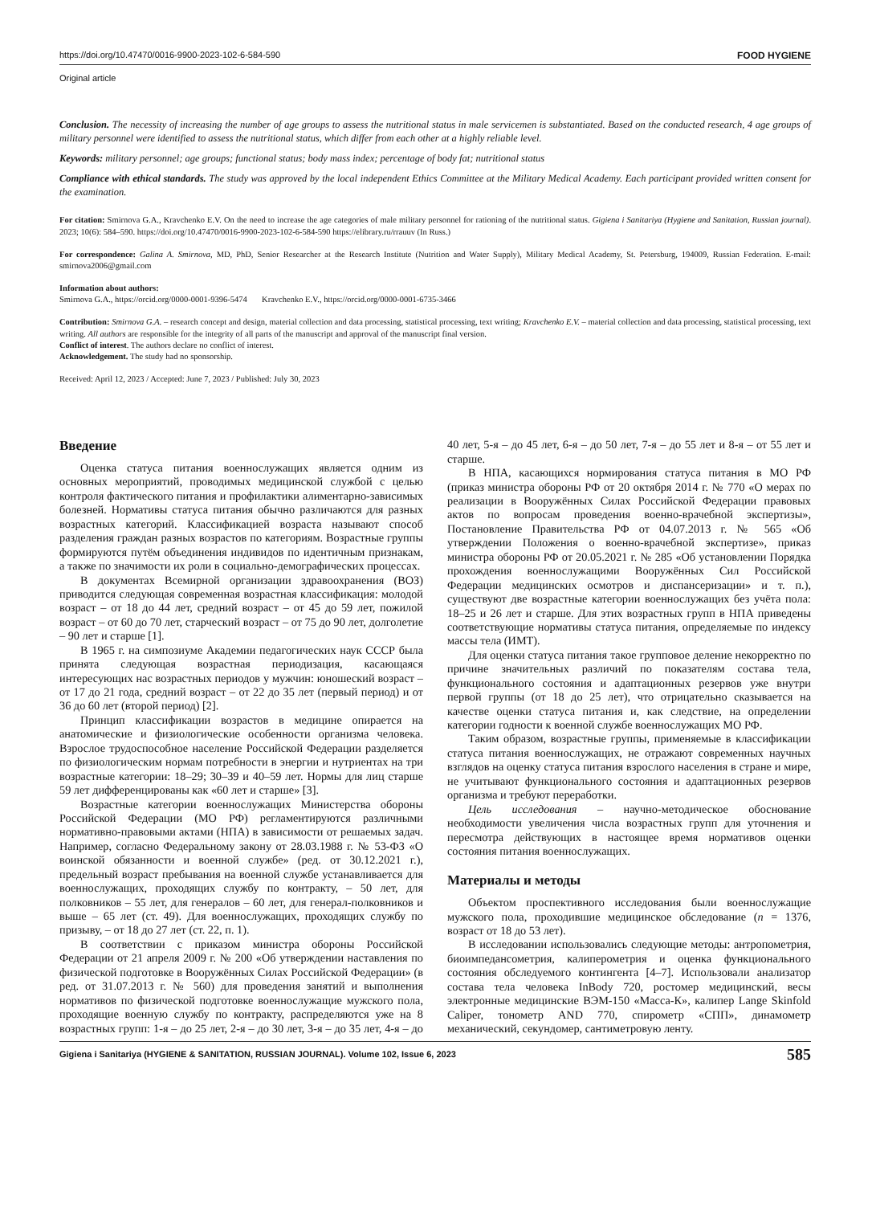https://doi.org/10.47470/0016-9900-2023-102-6-584-590 FOOD HYGIENE
Original article
Conclusion. The necessity of increasing the number of age groups to assess the nutritional status in male servicemen is substantiated. Based on the conducted research, 4 age groups of military personnel were identified to assess the nutritional status, which differ from each other at a highly reliable level.
Keywords: military personnel; age groups; functional status; body mass index; percentage of body fat; nutritional status
Compliance with ethical standards. The study was approved by the local independent Ethics Committee at the Military Medical Academy. Each participant provided written consent for the examination.
For citation: Smirnova G.A., Kravchenko E.V. On the need to increase the age categories of male military personnel for rationing of the nutritional status. Gigiena i Sanitariya (Hygiene and Sanitation, Russian journal). 2023; 10(6): 584–590. https://doi.org/10.47470/0016-9900-2023-102-6-584-590 https://elibrary.ru/rrauuv (In Russ.)
For correspondence: Galina A. Smirnova, MD, PhD, Senior Researcher at the Research Institute (Nutrition and Water Supply), Military Medical Academy, St. Petersburg, 194009, Russian Federation. E-mail: smirnova2006@gmail.com
Information about authors:
Smirnova G.A., https://orcid.org/0000-0001-9396-5474 Kravchenko E.V., https://orcid.org/0000-0001-6735-3466
Contribution: Smirnova G.A. – research concept and design, material collection and data processing, statistical processing, text writing; Kravchenko E.V. – material collection and data processing, statistical processing, text writing. All authors are responsible for the integrity of all parts of the manuscript and approval of the manuscript final version.
Conflict of interest. The authors declare no conflict of interest.
Acknowledgement. The study had no sponsorship.
Received: April 12, 2023 / Accepted: June 7, 2023 / Published: July 30, 2023
Введение
Оценка статуса питания военнослужащих является одним из основных мероприятий, проводимых медицинской службой с целью контроля фактического питания и профилактики алиментарно-зависимых болезней. Нормативы статуса питания обычно различаются для разных возрастных категорий. Классификацией возраста называют способ разделения граждан разных возрастов по категориям. Возрастные группы формируются путём объединения индивидов по идентичным признакам, а также по значимости их роли в социально-демографических процессах.
В документах Всемирной организации здравоохранения (ВОЗ) приводится следующая современная возрастная классификация: молодой возраст – от 18 до 44 лет, средний возраст – от 45 до 59 лет, пожилой возраст – от 60 до 70 лет, старческий возраст – от 75 до 90 лет, долголетие – 90 лет и старше [1].
В 1965 г. на симпозиуме Академии педагогических наук СССР была принята следующая возрастная периодизация, касающаяся интересующих нас возрастных периодов у мужчин: юношеский возраст – от 17 до 21 года, средний возраст – от 22 до 35 лет (первый период) и от 36 до 60 лет (второй период) [2].
Принцип классификации возрастов в медицине опирается на анатомические и физиологические особенности организма человека. Взрослое трудоспособное население Российской Федерации разделяется по физиологическим нормам потребности в энергии и нутриентах на три возрастные категории: 18–29; 30–39 и 40–59 лет. Нормы для лиц старше 59 лет дифференцированы как «60 лет и старше» [3].
Возрастные категории военнослужащих Министерства обороны Российской Федерации (МО РФ) регламентируются различными нормативно-правовыми актами (НПА) в зависимости от решаемых задач. Например, согласно Федеральному закону от 28.03.1988 г. № 53-ФЗ «О воинской обязанности и военной службе» (ред. от 30.12.2021 г.), предельный возраст пребывания на военной службе устанавливается для военнослужащих, проходящих службу по контракту, – 50 лет, для полковников – 55 лет, для генералов – 60 лет, для генерал-полковников и выше – 65 лет (ст. 49). Для военнослужащих, проходящих службу по призыву, – от 18 до 27 лет (ст. 22, п. 1).
В соответствии с приказом министра обороны Российской Федерации от 21 апреля 2009 г. № 200 «Об утверждении наставления по физической подготовке в Вооружённых Силах Российской Федерации» (в ред. от 31.07.2013 г. № 560) для проведения занятий и выполнения нормативов по физической подготовке военнослужащие мужского пола, проходящие военную службу по контракту, распределяются уже на 8 возрастных групп: 1-я – до 25 лет, 2-я – до 30 лет, 3-я – до 35 лет, 4-я – до 40 лет, 5-я – до 45 лет, 6-я – до 50 лет, 7-я – до 55 лет и 8-я – от 55 лет и старше.
В НПА, касающихся нормирования статуса питания в МО РФ (приказ министра обороны РФ от 20 октября 2014 г. № 770 «О мерах по реализации в Вооружённых Силах Российской Федерации правовых актов по вопросам проведения военно-врачебной экспертизы», Постановление Правительства РФ от 04.07.2013 г. № 565 «Об утверждении Положения о военно-врачебной экспертизе», приказ министра обороны РФ от 20.05.2021 г. № 285 «Об установлении Порядка прохождения военнослужащими Вооружённых Сил Российской Федерации медицинских осмотров и диспансеризации» и т. п.), существуют две возрастные категории военнослужащих без учёта пола: 18–25 и 26 лет и старше. Для этих возрастных групп в НПА приведены соответствующие нормативы статуса питания, определяемые по индексу массы тела (ИМТ).
Для оценки статуса питания такое групповое деление некорректно по причине значительных различий по показателям состава тела, функционального состояния и адаптационных резервов уже внутри первой группы (от 18 до 25 лет), что отрицательно сказывается на качестве оценки статуса питания и, как следствие, на определении категории годности к военной службе военнослужащих МО РФ.
Таким образом, возрастные группы, применяемые в классификации статуса питания военнослужащих, не отражают современных научных взглядов на оценку статуса питания взрослого населения в стране и мире, не учитывают функционального состояния и адаптационных резервов организма и требуют переработки.
Цель исследования – научно-методическое обоснование необходимости увеличения числа возрастных групп для уточнения и пересмотра действующих в настоящее время нормативов оценки состояния питания военнослужащих.
Материалы и методы
Объектом проспективного исследования были военнослужащие мужского пола, проходившие медицинское обследование (n = 1376, возраст от 18 до 53 лет).
В исследовании использовались следующие методы: антропометрия, биоимпедансометрия, калиперометрия и оценка функционального состояния обследуемого контингента [4–7]. Использовали анализатор состава тела человека InBody 720, ростомер медицинский, весы электронные медицинские ВЭМ-150 «Масса-К», калипер Lange Skinfold Caliper, тонометр AND 770, спирометр «СПП», динамометр механический, секундомер, сантиметровую ленту.
Gigiena i Sanitariya (HYGIENE & SANITATION, RUSSIAN JOURNAL). Volume 102, Issue 6, 2023 585